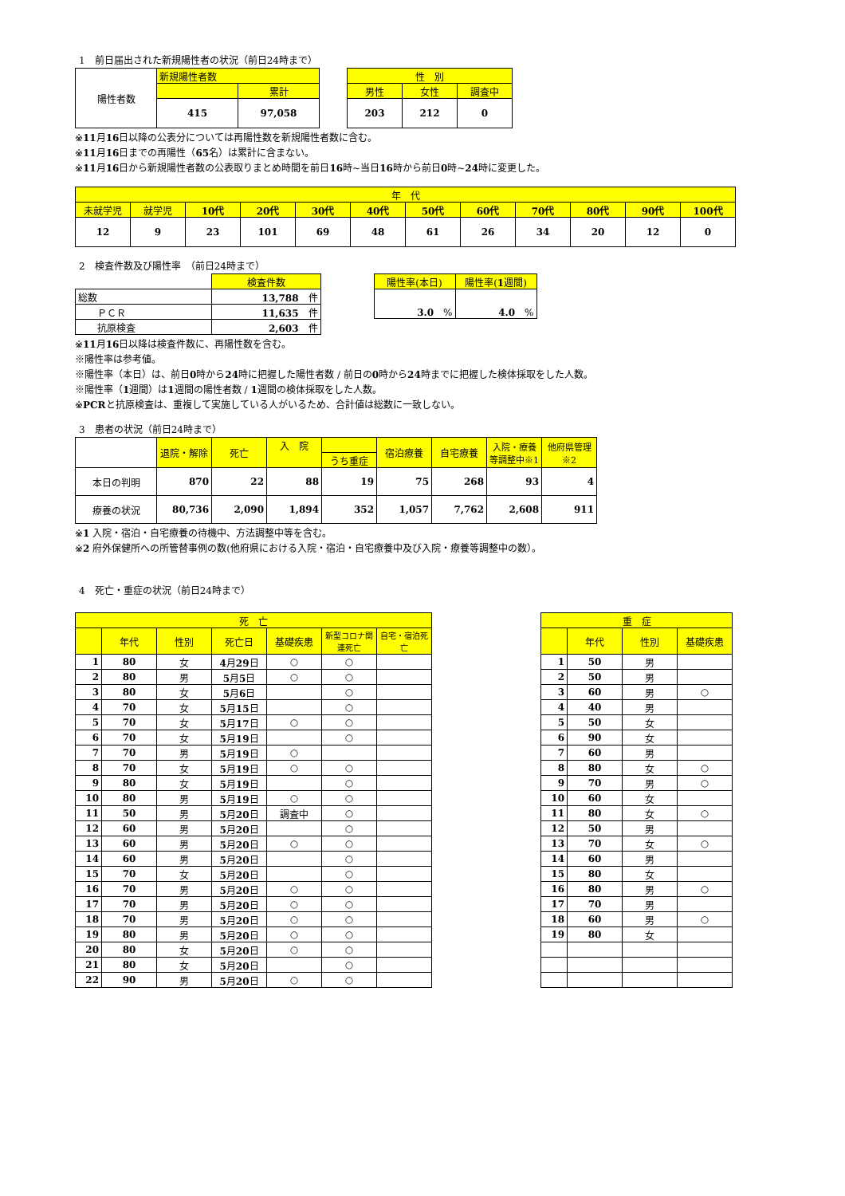1　前日届出された新規陽性者の状況（前日24時まで）
| 陽性者数 | 新規陽性者数 | |
| | | 累計 |
| | 415 | 97,058 |
| 性 別 | | |
| 男性 | 女性 | 調査中 |
| 203 | 212 | 0 |
※11月16日以降の公表分については再陽性数を新規陽性者数に含む。
※11月16日までの再陽性（65名）は累計に含まない。
※11月16日から新規陽性者数の公表取りまとめ時間を前日16時~当日16時から前日0時~24時に変更した。
| 年 代 | | | | | | | | | | | |
| 未就学児 | 就学児 | 10代 | 20代 | 30代 | 40代 | 50代 | 60代 | 70代 | 80代 | 90代 | 100代 |
| 12 | 9 | 23 | 101 | 69 | 48 | 61 | 26 | 34 | 20 | 12 | 0 |
2　検査件数及び陽性率　（前日24時まで）
| | 検査件数 |
| 総数 | 13,788 件 |
| ＰＣＲ | 11,635 件 |
| 抗原検査 | 2,603 件 |
| 陽性率(本日) | 陽性率( 1 週間) |
| 3.0 % | 4.0 % |
※11月16日以降は検査件数に、再陽性数を含む。
※陽性率は参考値。
※陽性率（本日）は、前日0時から24時に把握した陽性者数 / 前日の0時から24時までに把握した検体採取をした人数。
※陽性率（1週間）は1週間の陽性者数 / 1週間の検体採取をした人数。
※PCRと抗原検査は、重複して実施している人がいるため、合計値は総数に一致しない。
3　患者の状況（前日24時まで）
| | 退院・解除 | 死亡 | 入 院 | | 宿泊療養 | 自宅療養 | 入院・療養 等調整中※1 | 他府県管理 ※2 |
| | | | | うち重症 | | | | |
| 本日の判明 | 870 | 22 | 88 | 19 | 75 | 268 | 93 | 4 |
| 療養の状況 | 80,736 | 2,090 | 1,894 | 352 | 1,057 | 7,762 | 2,608 | 911 |
※1 入院・宿泊・自宅療養の待機中、方法調整中等を含む。
※2 府外保健所への所管替事例の数(他府県における入院・宿泊・自宅療養中及び入院・療養等調整中の数）。
4　死亡・重症の状況（前日24時まで）
| 死 亡 | | | | | | |
| | 年代 | 性別 | 死亡日 | 基礎疾患 | 新型コロナ関連死亡 | 自宅・宿泊死亡 |
| 1 | 80 | 女 | 4 月 29 日 | ○ | ○ | |
| 2 | 80 | 男 | 5 月 5 日 | ○ | ○ | |
| 3 | 80 | 女 | 5 月 6 日 | | ○ | |
| 4 | 70 | 女 | 5 月 15 日 | | ○ | |
| 5 | 70 | 女 | 5 月 17 日 | ○ | ○ | |
| 6 | 70 | 女 | 5 月 19 日 | | ○ | |
| 7 | 70 | 男 | 5 月 19 日 | ○ | | |
| 8 | 70 | 女 | 5 月 19 日 | ○ | ○ | |
| 9 | 80 | 女 | 5 月 19 日 | | ○ | |
| 10 | 80 | 男 | 5 月 19 日 | ○ | ○ | |
| 11 | 50 | 男 | 5 月 20 日 | 調査中 | ○ | |
| 12 | 60 | 男 | 5 月 20 日 | | ○ | |
| 13 | 60 | 男 | 5 月 20 日 | ○ | ○ | |
| 14 | 60 | 男 | 5 月 20 日 | | ○ | |
| 15 | 70 | 女 | 5 月 20 日 | | ○ | |
| 16 | 70 | 男 | 5 月 20 日 | ○ | ○ | |
| 17 | 70 | 男 | 5 月 20 日 | ○ | ○ | |
| 18 | 70 | 男 | 5 月 20 日 | ○ | ○ | |
| 19 | 80 | 男 | 5 月 20 日 | ○ | ○ | |
| 20 | 80 | 女 | 5 月 20 日 | ○ | ○ | |
| 21 | 80 | 女 | 5 月 20 日 | | ○ | |
| 22 | 90 | 男 | 5 月 20 日 | ○ | ○ | |
| 重 症 | | | |
| | 年代 | 性別 | 基礎疾患 |
| 1 | 50 | 男 | |
| 2 | 50 | 男 | |
| 3 | 60 | 男 | ○ |
| 4 | 40 | 男 | |
| 5 | 50 | 女 | |
| 6 | 90 | 女 | |
| 7 | 60 | 男 | |
| 8 | 80 | 女 | ○ |
| 9 | 70 | 男 | ○ |
| 10 | 60 | 女 | |
| 11 | 80 | 女 | ○ |
| 12 | 50 | 男 | |
| 13 | 70 | 女 | ○ |
| 14 | 60 | 男 | |
| 15 | 80 | 女 | |
| 16 | 80 | 男 | ○ |
| 17 | 70 | 男 | |
| 18 | 60 | 男 | ○ |
| 19 | 80 | 女 | |